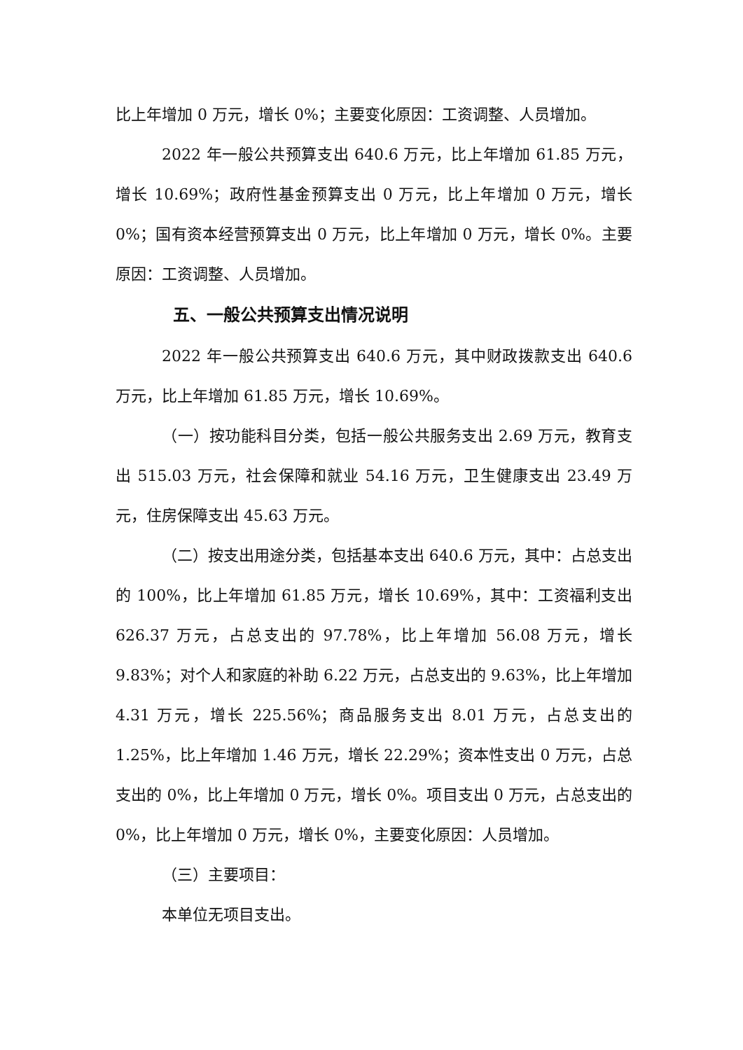比上年增加 0 万元，增长 0%；主要变化原因：工资调整、人员增加。
2022 年一般公共预算支出 640.6 万元，比上年增加 61.85 万元，增长 10.69%；政府性基金预算支出 0 万元，比上年增加 0 万元，增长 0%；国有资本经营预算支出 0 万元，比上年增加 0 万元，增长 0%。主要原因：工资调整、人员增加。
五、一般公共预算支出情况说明
2022 年一般公共预算支出 640.6 万元，其中财政拨款支出 640.6 万元，比上年增加 61.85 万元，增长 10.69%。
（一）按功能科目分类，包括一般公共服务支出 2.69 万元，教育支出 515.03 万元，社会保障和就业 54.16 万元，卫生健康支出 23.49 万元，住房保障支出 45.63 万元。
（二）按支出用途分类，包括基本支出 640.6 万元，其中：占总支出的 100%，比上年增加 61.85 万元，增长 10.69%，其中：工资福利支出 626.37 万元，占总支出的 97.78%，比上年增加 56.08 万元，增长 9.83%；对个人和家庭的补助 6.22 万元，占总支出的 9.63%，比上年增加 4.31 万元，增长 225.56%；商品服务支出 8.01 万元，占总支出的 1.25%，比上年增加 1.46 万元，增长 22.29%；资本性支出 0 万元，占总支出的 0%，比上年增加 0 万元，增长 0%。项目支出 0 万元，占总支出的 0%，比上年增加 0 万元，增长 0%，主要变化原因：人员增加。
（三）主要项目：
本单位无项目支出。